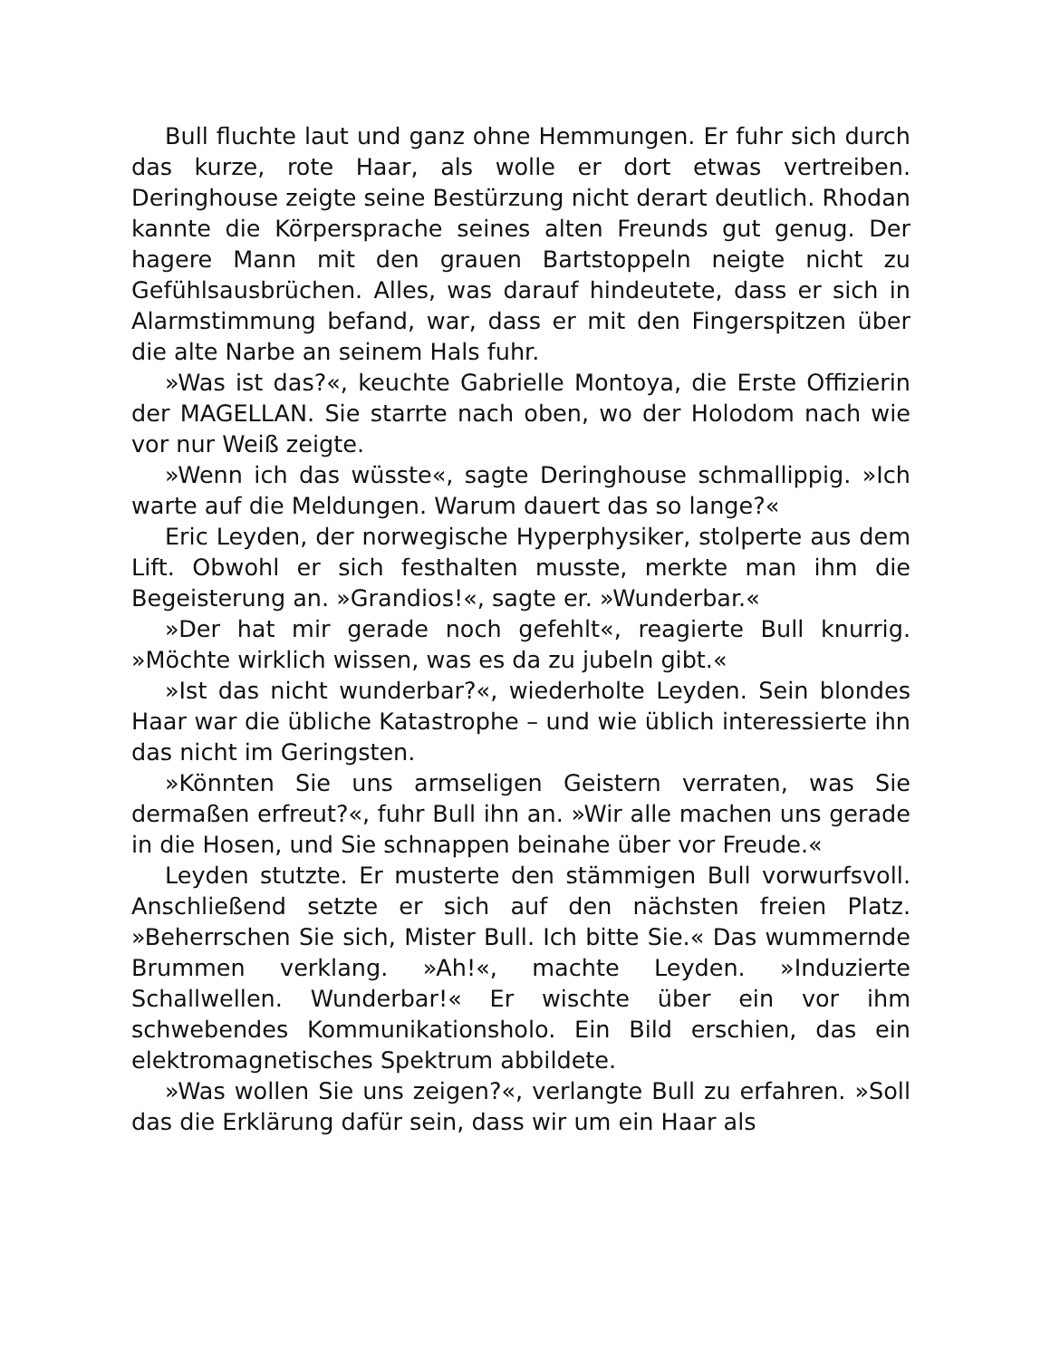Bull fluchte laut und ganz ohne Hemmungen. Er fuhr sich durch das kurze, rote Haar, als wolle er dort etwas vertreiben. Deringhouse zeigte seine Bestürzung nicht derart deutlich. Rhodan kannte die Körpersprache seines alten Freunds gut genug. Der hagere Mann mit den grauen Bartstoppeln neigte nicht zu Gefühlsausbrüchen. Alles, was darauf hindeutete, dass er sich in Alarmstimmung befand, war, dass er mit den Fingerspitzen über die alte Narbe an seinem Hals fuhr.
»Was ist das?«, keuchte Gabrielle Montoya, die Erste Offizierin der MAGELLAN. Sie starrte nach oben, wo der Holodom nach wie vor nur Weiß zeigte.
»Wenn ich das wüsste«, sagte Deringhouse schmallippig. »Ich warte auf die Meldungen. Warum dauert das so lange?«
Eric Leyden, der norwegische Hyperphysiker, stolperte aus dem Lift. Obwohl er sich festhalten musste, merkte man ihm die Begeisterung an. »Grandios!«, sagte er. »Wunderbar.«
»Der hat mir gerade noch gefehlt«, reagierte Bull knurrig. »Möchte wirklich wissen, was es da zu jubeln gibt.«
»Ist das nicht wunderbar?«, wiederholte Leyden. Sein blondes Haar war die übliche Katastrophe – und wie üblich interessierte ihn das nicht im Geringsten.
»Könnten Sie uns armseligen Geistern verraten, was Sie dermaßen erfreut?«, fuhr Bull ihn an. »Wir alle machen uns gerade in die Hosen, und Sie schnappen beinahe über vor Freude.«
Leyden stutzte. Er musterte den stämmigen Bull vorwurfsvoll. Anschließend setzte er sich auf den nächsten freien Platz. »Beherrschen Sie sich, Mister Bull. Ich bitte Sie.« Das wummernde Brummen verklang. »Ah!«, machte Leyden. »Induzierte Schallwellen. Wunderbar!« Er wischte über ein vor ihm schwebendes Kommunikationsholo. Ein Bild erschien, das ein elektromagnetisches Spektrum abbildete.
»Was wollen Sie uns zeigen?«, verlangte Bull zu erfahren. »Soll das die Erklärung dafür sein, dass wir um ein Haar als